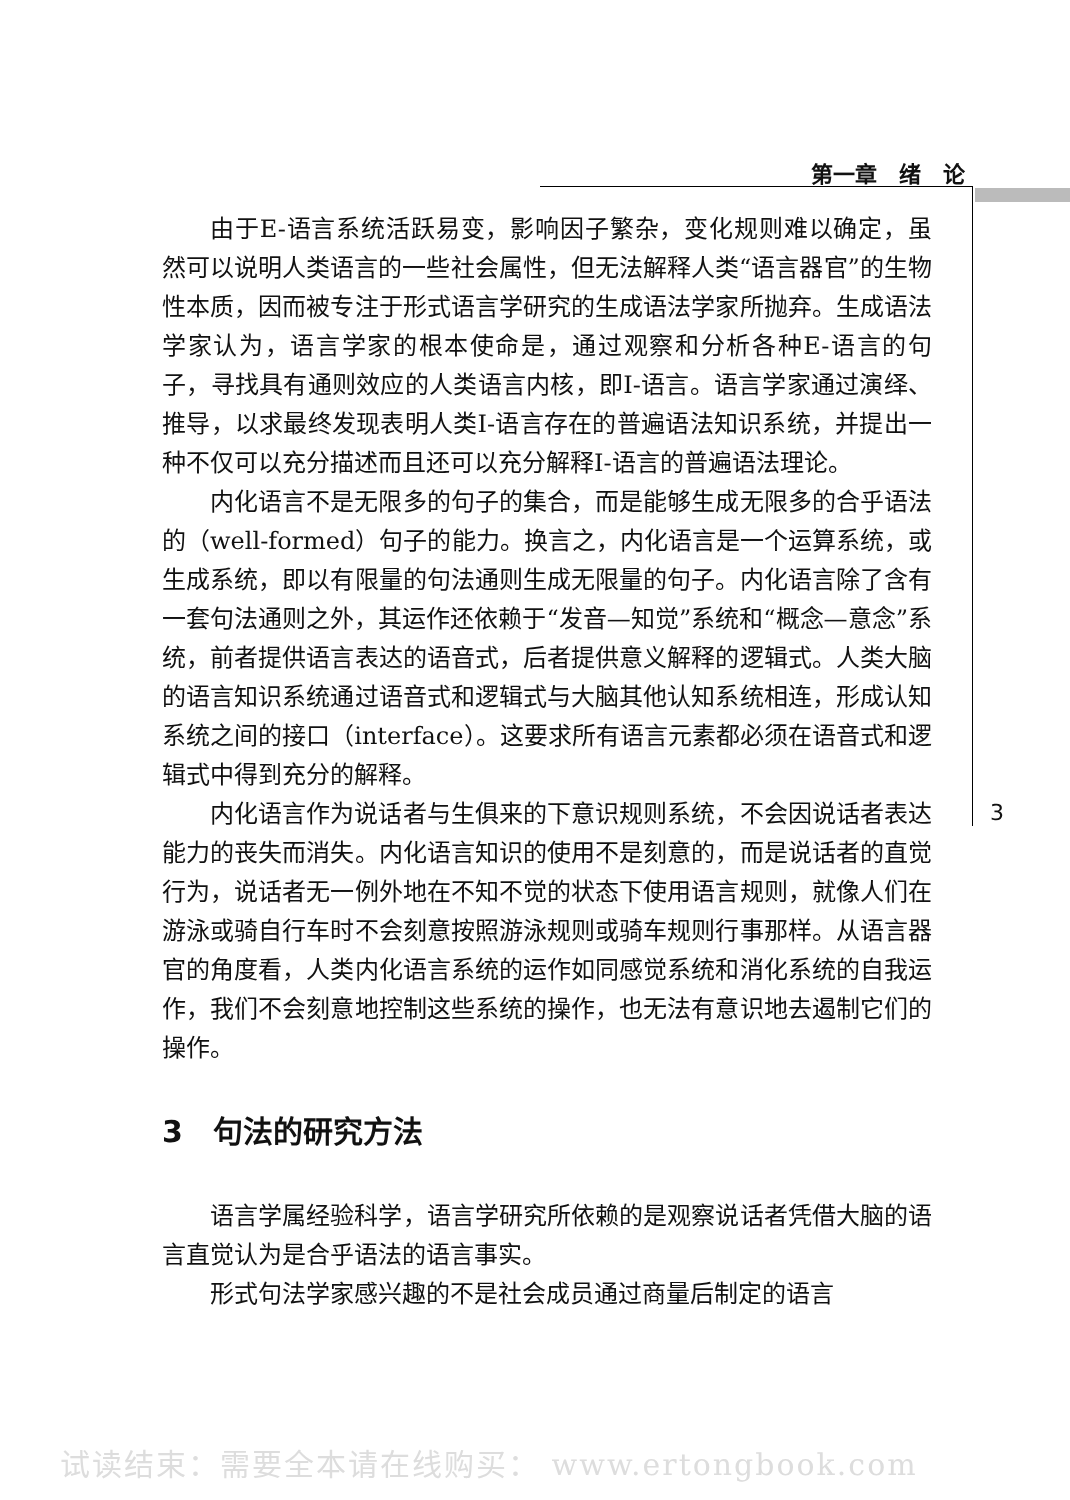第一章　绪　论
由于E-语言系统活跃易变，影响因子繁杂，变化规则难以确定，虽然可以说明人类语言的一些社会属性，但无法解释人类“语言器官”的生物性本质，因而被专注于形式语言学研究的生成语法学家所抛弃。生成语法学家认为，语言学家的根本使命是，通过观察和分析各种E-语言的句子，寻找具有通则效应的人类语言内核，即I-语言。语言学家通过演绎、推导，以求最终发现表明人类I-语言存在的普遍语法知识系统，并提出一种不仅可以充分描述而且还可以充分解释I-语言的普遍语法理论。
内化语言不是无限多的句子的集合，而是能够生成无限多的合乎语法的（well-formed）句子的能力。换言之，内化语言是一个运算系统，或生成系统，即以有限量的句法通则生成无限量的句子。内化语言除了含有一套句法通则之外，其运作还依赖于“发音—知觉”系统和“概念—意念”系统，前者提供语言表达的语音式，后者提供意义解释的逻辑式。人类大脑的语言知识系统通过语音式和逻辑式与大脑其他认知系统相连，形成认知系统之间的接口（interface）。这要求所有语言元素都必须在语音式和逻辑式中得到充分的解释。
内化语言作为说话者与生俱来的下意识规则系统，不会因说话者表达能力的丧失而消失。内化语言知识的使用不是刻意的，而是说话者的直觉行为，说话者无一例外地在不知不觉的状态下使用语言规则，就像人们在游泳或骑自行车时不会刻意按照游泳规则或骑车规则行事那样。从语言器官的角度看，人类内化语言系统的运作如同感觉系统和消化系统的自我运作，我们不会刻意地控制这些系统的操作，也无法有意识地去遏制它们的操作。
3　句法的研究方法
语言学属经验科学，语言学研究所依赖的是观察说话者凭借大脑的语言直觉认为是合乎语法的语言事实。
形式句法学家感兴趣的不是社会成员通过商量后制定的语言
3
试读结束：需要全本请在线购买： www.ertongbook.com